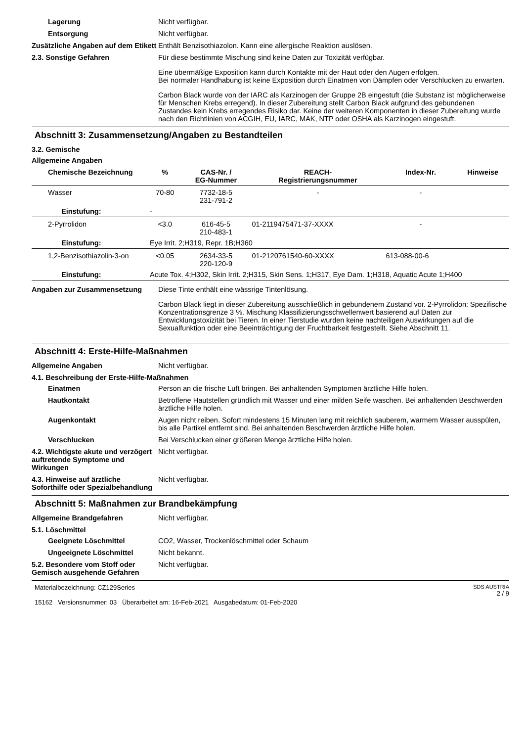Lagerung Nicht verfügbar.
Entsorgung Nicht verfügbar.
Zusätzliche Angaben auf dem Etikett
Enthält Benzisothiazolon. Kann eine allergische Reaktion auslösen.
2.3. Sonstige Gefahren Für diese bestimmte Mischung sind keine Daten zur Toxizität verfügbar.
Eine übermäßige Exposition kann durch Kontakte mit der Haut oder den Augen erfolgen.
Bei normaler Handhabung ist keine Exposition durch Einatmen von Dämpfen oder Verschlucken zu erwarten.
Carbon Black wurde von der IARC als Karzinogen der Gruppe 2B eingestuft (die Substanz ist möglicherweise für Menschen Krebs erregend). In dieser Zubereitung stellt Carbon Black aufgrund des gebundenen Zustandes kein Krebs erregendes Risiko dar. Keine der weiteren Komponenten in dieser Zubereitung wurde nach den Richtlinien von ACGIH, EU, IARC, MAK, NTP oder OSHA als Karzinogen eingestuft.
Abschnitt 3: Zusammensetzung/Angaben zu Bestandteilen
3.2. Gemische
Allgemeine Angaben
| Chemische Bezeichnung | % | CAS-Nr. / EG-Nummer | REACH- Registrierungsnummer | Index-Nr. | Hinweise |
| --- | --- | --- | --- | --- | --- |
| Wasser | 70-80 | 7732-18-5 231-791-2 | - | - | |
| Einstufung: | - | | | | |
| 2-Pyrrolidon | <3.0 | 616-45-5 210-483-1 | 01-2119475471-37-XXXX | - | |
| Einstufung: | Eye Irrit. 2;H319, Repr. 1B;H360 | | | | |
| 1,2-Benzisothiazolin-3-on | <0.05 | 2634-33-5 220-120-9 | 01-2120761540-60-XXXX | 613-088-00-6 | |
| Einstufung: | Acute Tox. 4;H302, Skin Irrit. 2;H315, Skin Sens. 1;H317, Eye Dam. 1;H318, Aquatic Acute 1;H400 | | | | |
Angaben zur Zusammensetzung Diese Tinte enthält eine wässrige Tintenlösung.
Carbon Black liegt in dieser Zubereitung ausschließlich in gebundenem Zustand vor. 2-Pyrrolidon: Spezifische Konzentrationsgrenze 3 %. Mischung Klassifizierungsschwellenwert basierend auf Daten zur Entwicklungstoxizität bei Tieren. In einer Tierstudie wurden keine nachteiligen Auswirkungen auf die Sexualfunktion oder eine Beeinträchtigung der Fruchtbarkeit festgestellt. Siehe Abschnitt 11.
Abschnitt 4: Erste-Hilfe-Maßnahmen
Allgemeine Angaben Nicht verfügbar.
4.1. Beschreibung der Erste-Hilfe-Maßnahmen
Einatmen Person an die frische Luft bringen. Bei anhaltenden Symptomen ärztliche Hilfe holen.
Hautkontakt Betroffene Hautstellen gründlich mit Wasser und einer milden Seife waschen. Bei anhaltenden Beschwerden ärztliche Hilfe holen.
Augenkontakt Augen nicht reiben. Sofort mindestens 15 Minuten lang mit reichlich sauberem, warmem Wasser ausspülen, bis alle Partikel entfernt sind. Bei anhaltenden Beschwerden ärztliche Hilfe holen.
Verschlucken Bei Verschlucken einer größeren Menge ärztliche Hilfe holen.
4.2. Wichtigste akute und verzögert auftretende Symptome und Wirkungen
Nicht verfügbar.
4.3. Hinweise auf ärztliche Soforthilfe oder Spezialbehandlung
Nicht verfügbar.
Abschnitt 5: Maßnahmen zur Brandbekämpfung
Allgemeine Brandgefahren Nicht verfügbar.
5.1. Löschmittel
Geeignete Löschmittel CO2, Wasser, Trockenlöschmittel oder Schaum
Ungeeignete Löschmittel Nicht bekannt.
5.2. Besondere vom Stoff oder Gemisch ausgehende Gefahren
Nicht verfügbar.
Materialbezeichnung: CZ129Series
15162 Versionsnummer: 03 Überarbeitet am: 16-Feb-2021 Ausgabedatum: 01-Feb-2020
SDS AUSTRIA
2 / 9